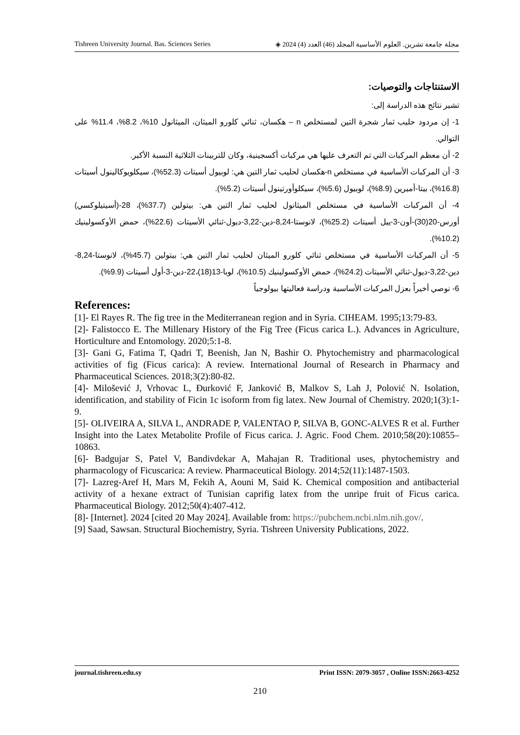Tishreen University Journal. Bas. Sciences Series مجلة جامعة تشرين. العلوم الأساسية المجلد (46) العدد (4) 2024 ◈
الاستنتاجات والتوصيات:
تشير نتائج هذه الدراسة إلى:
1- إن مردود حليب ثمار شجرة التين لمستخلص n – هكسان، ثنائي كلورو الميثان، الميثانول 10%، 8.2%، 11.4% على التوالي.
2- أن معظم المركبات التي تم التعرف عليها هي مركبات أكسجينية، وكان للتربينات الثلاثية النسبة الأكبر.
3- أن المركبات الأساسية في مستخلص n-هكسان لحليب ثمار التين هي: لوبيول أسيتات (52.3%)، سيكلويوكالينول أسيتات (16.8%)، بيتا-أميرين (8.9%)، لوبيول (5.6%)، سيكلوأورتينول أسيتات (5.2%).
4- أن المركبات الأساسية في مستخلص الميثانول لحليب ثمار التين هي: بيتولين (37.7%)، 28-(أسيتيلوكسي) أورس-20(30)-أون-3-ييل أسيتات (25.2%)، لانوستا-8,24-دين-3,22-ديول-ثنائي الأسيتات (22.6%)، حمض الأوكسولينيك (10.2%).
5- أن المركبات الأساسية في مستخلص ثنائي كلورو الميثان لحليب ثمار التين هي: بيتولين (45.7%)، لانوستا-8,24-دين-3,22-ديول-ثنائي الأسيتات (24.2%)، حمض الأوكسولينيك (10.5%)، لوبا-13(18)،22-دين-3-أول أسيتات (9.9%).
6- نوصي أخيراً بعزل المركبات الأساسية ودراسة فعاليتها بيولوجياً
References:
[1]- El Rayes R. The fig tree in the Mediterranean region and in Syria. CIHEAM. 1995;13:79-83.
[2]- Falistocco E. The Millenary History of the Fig Tree (Ficus carica L.). Advances in Agriculture, Horticulture and Entomology. 2020;5:1-8.
[3]- Gani G, Fatima T, Qadri T, Beenish, Jan N, Bashir O. Phytochemistry and pharmacological activities of fig (Ficus carica): A review. International Journal of Research in Pharmacy and Pharmaceutical Sciences. 2018;3(2):80-82.
[4]- Milošević J, Vrhovac L, Đurković F, Janković B, Malkov S, Lah J, Polović N. Isolation, identification, and stability of Ficin 1c isoform from fig latex. New Journal of Chemistry. 2020;1(3):1-9.
[5]- OLIVEIRA A, SILVA L, ANDRADE P, VALENTAO P, SILVA B, GONC-ALVES R et al. Further Insight into the Latex Metabolite Profile of Ficus carica. J. Agric. Food Chem. 2010;58(20):10855–10863.
[6]- Badgujar S, Patel V, Bandivdekar A, Mahajan R. Traditional uses, phytochemistry and pharmacology of Ficuscarica: A review. Pharmaceutical Biology. 2014;52(11):1487-1503.
[7]- Lazreg-Aref H, Mars M, Fekih A, Aouni M, Said K. Chemical composition and antibacterial activity of a hexane extract of Tunisian caprifig latex from the unripe fruit of Ficus carica. Pharmaceutical Biology. 2012;50(4):407-412.
[8]- [Internet]. 2024 [cited 20 May 2024]. Available from: https://pubchem.ncbi.nlm.nih.gov/.
[9] Saad, Sawsan. Structural Biochemistry, Syria. Tishreen University Publications, 2022.
journal.tishreen.edu.sy Print ISSN: 2079-3057 , Online ISSN:2663-4252
210